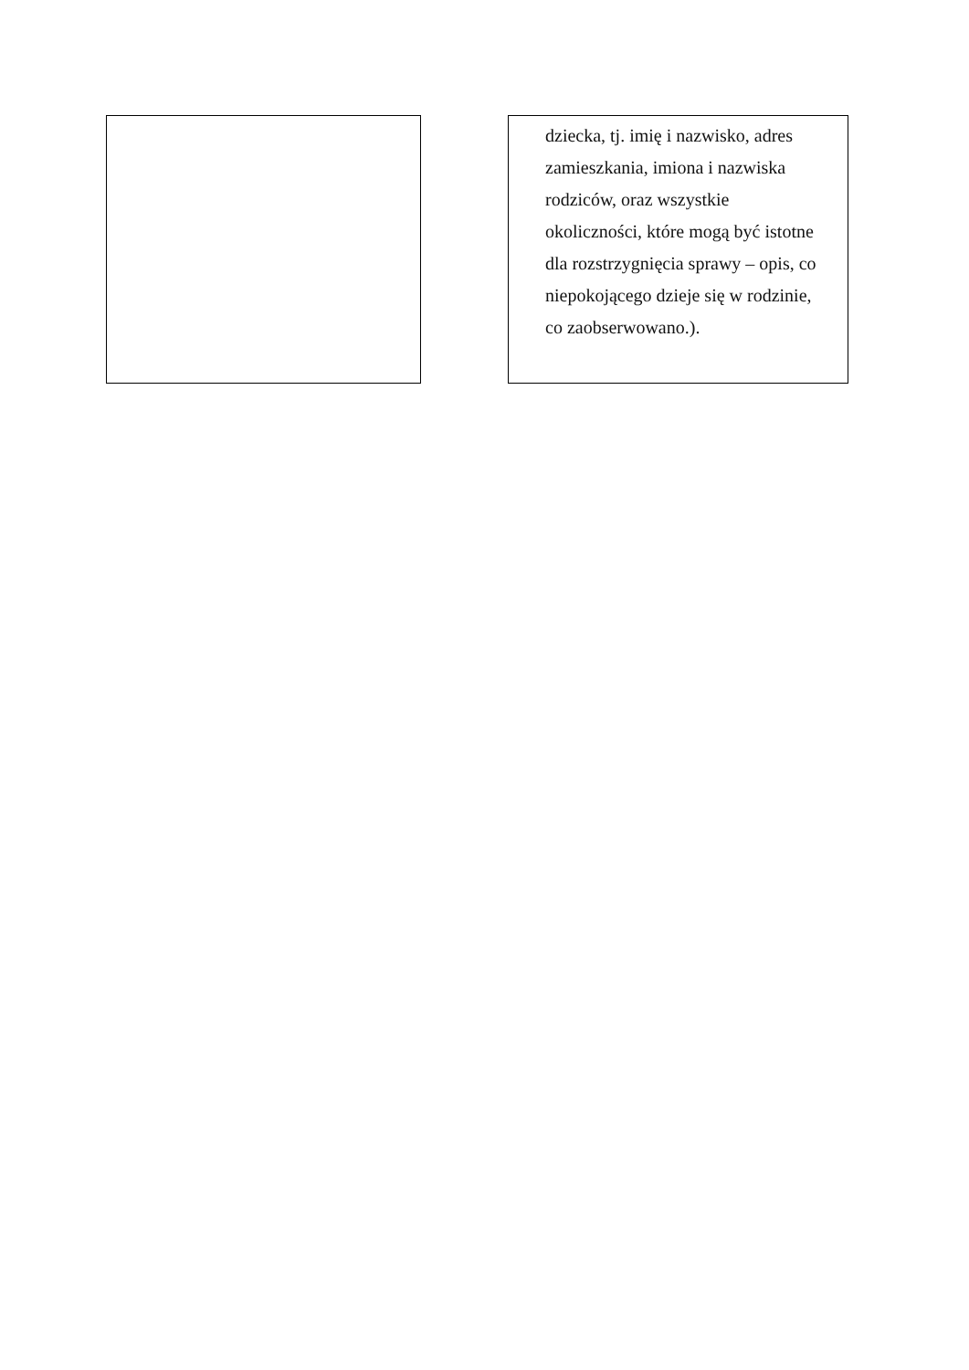dziecka, tj. imię i nazwisko, adres
zamieszkania, imiona i nazwiska
rodziców, oraz wszystkie
okoliczności, które mogą być istotne
dla rozstrzygnięcia sprawy – opis, co
niepokojącego dzieje się w rodzinie,
co zaobserwowano.).